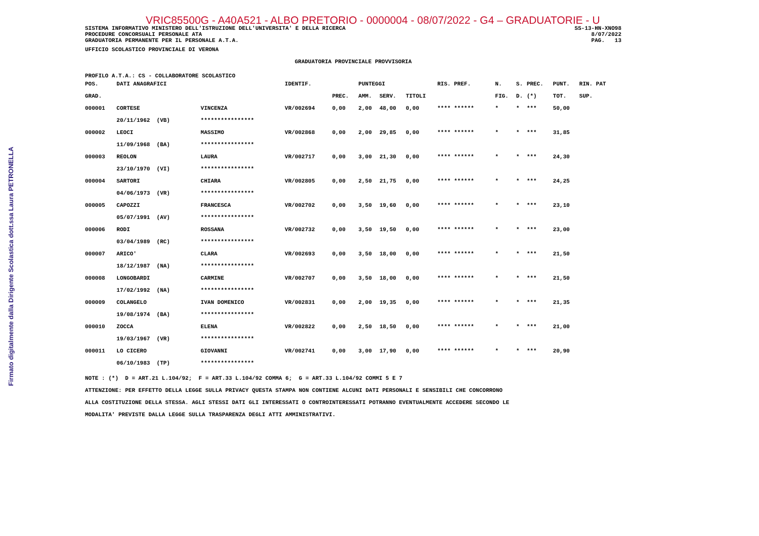Firmato digitalmente dalla Dirigente Scolastica dott.ssa Laura PETRONELLA
VRIC85500G - A40A521 - ALBO PRETORIO - 0000004 - 08/07/2022 - G4 – GRADUATORIE - U
SISTEMA INFORMATIVO MINISTERO DELL'ISTRUZIONE DELL'UNIVERSITA' E DELLA RICERCA PROCEDURE CONCORSUALI PERSONALE ATA GRADUATORIA PERMANENTE PER IL PERSONALE A.T.A.
SS-13-HN-XNO98 8/07/2022 PAG. 13
UFFICIO SCOLASTICO PROVINCIALE DI VERONA
GRADUATORIA PROVINCIALE PROVVISORIA
PROFILO A.T.A.: CS - COLLABORATORE SCOLASTICO
| POS. | DATI ANAGRAFICI | | IDENTIF. | | PUNTEGGI | | | RIS. PREF. | N. | S. | PREC. | PUNT. | RIN. PAT |
| --- | --- | --- | --- | --- | --- | --- | --- | --- | --- | --- | --- | --- | --- |
| GRAD. | | | | PREC. | AMM. | SERV. | TITOLI | | FIG. | D. | (*) | TOT. | SUP. |
| 000001 | CORTESE | VINCENZA | VR/002694 | 0,00 | 2,00 | 48,00 | 0,00 | **** ****** | * | * | *** | 50,00 | |
| | 20/11/1962 (VB) | **************** | | | | | | | | | | | |
| 000002 | LEOCI | MASSIMO | VR/002868 | 0,00 | 2,00 | 29,85 | 0,00 | **** ****** | * | * | *** | 31,85 | |
| | 11/09/1968 (BA) | **************** | | | | | | | | | | | |
| 000003 | REOLON | LAURA | VR/002717 | 0,00 | 3,00 | 21,30 | 0,00 | **** ****** | * | * | *** | 24,30 | |
| | 23/10/1970 (VI) | **************** | | | | | | | | | | | |
| 000004 | SARTORI | CHIARA | VR/002805 | 0,00 | 2,50 | 21,75 | 0,00 | **** ****** | * | * | *** | 24,25 | |
| | 04/06/1973 (VR) | **************** | | | | | | | | | | | |
| 000005 | CAPOZZI | FRANCESCA | VR/002702 | 0,00 | 3,50 | 19,60 | 0,00 | **** ****** | * | * | *** | 23,10 | |
| | 05/07/1991 (AV) | **************** | | | | | | | | | | | |
| 000006 | RODI | ROSSANA | VR/002732 | 0,00 | 3,50 | 19,50 | 0,00 | **** ****** | * | * | *** | 23,00 | |
| | 03/04/1989 (RC) | **************** | | | | | | | | | | | |
| 000007 | ARICO' | CLARA | VR/002693 | 0,00 | 3,50 | 18,00 | 0,00 | **** ****** | * | * | *** | 21,50 | |
| | 18/12/1987 (NA) | **************** | | | | | | | | | | | |
| 000008 | LONGOBARDI | CARMINE | VR/002707 | 0,00 | 3,50 | 18,00 | 0,00 | **** ****** | * | * | *** | 21,50 | |
| | 17/02/1992 (NA) | **************** | | | | | | | | | | | |
| 000009 | COLANGELO | IVAN DOMENICO | VR/002831 | 0,00 | 2,00 | 19,35 | 0,00 | **** ****** | * | * | *** | 21,35 | |
| | 19/08/1974 (BA) | **************** | | | | | | | | | | | |
| 000010 | ZOCCA | ELENA | VR/002822 | 0,00 | 2,50 | 18,50 | 0,00 | **** ****** | * | * | *** | 21,00 | |
| | 19/03/1967 (VR) | **************** | | | | | | | | | | | |
| 000011 | LO CICERO | GIOVANNI | VR/002741 | 0,00 | 3,00 | 17,90 | 0,00 | **** ****** | * | * | *** | 20,90 | |
| | 06/10/1983 (TP) | **************** | | | | | | | | | | | |
NOTE : (*) D = ART.21 L.104/92; F = ART.33 L.104/92 COMMA 6; G = ART.33 L.104/92 COMMI 5 E 7
ATTENZIONE: PER EFFETTO DELLA LEGGE SULLA PRIVACY QUESTA STAMPA NON CONTIENE ALCUNI DATI PERSONALI E SENSIBILI CHE CONCORRONO
ALLA COSTITUZIONE DELLA STESSA. AGLI STESSI DATI GLI INTERESSATI O CONTROINTERESSATI POTRANNO EVENTUALMENTE ACCEDERE SECONDO LE
MODALITA' PREVISTE DALLA LEGGE SULLA TRASPARENZA DEGLI ATTI AMMINISTRATIVI.